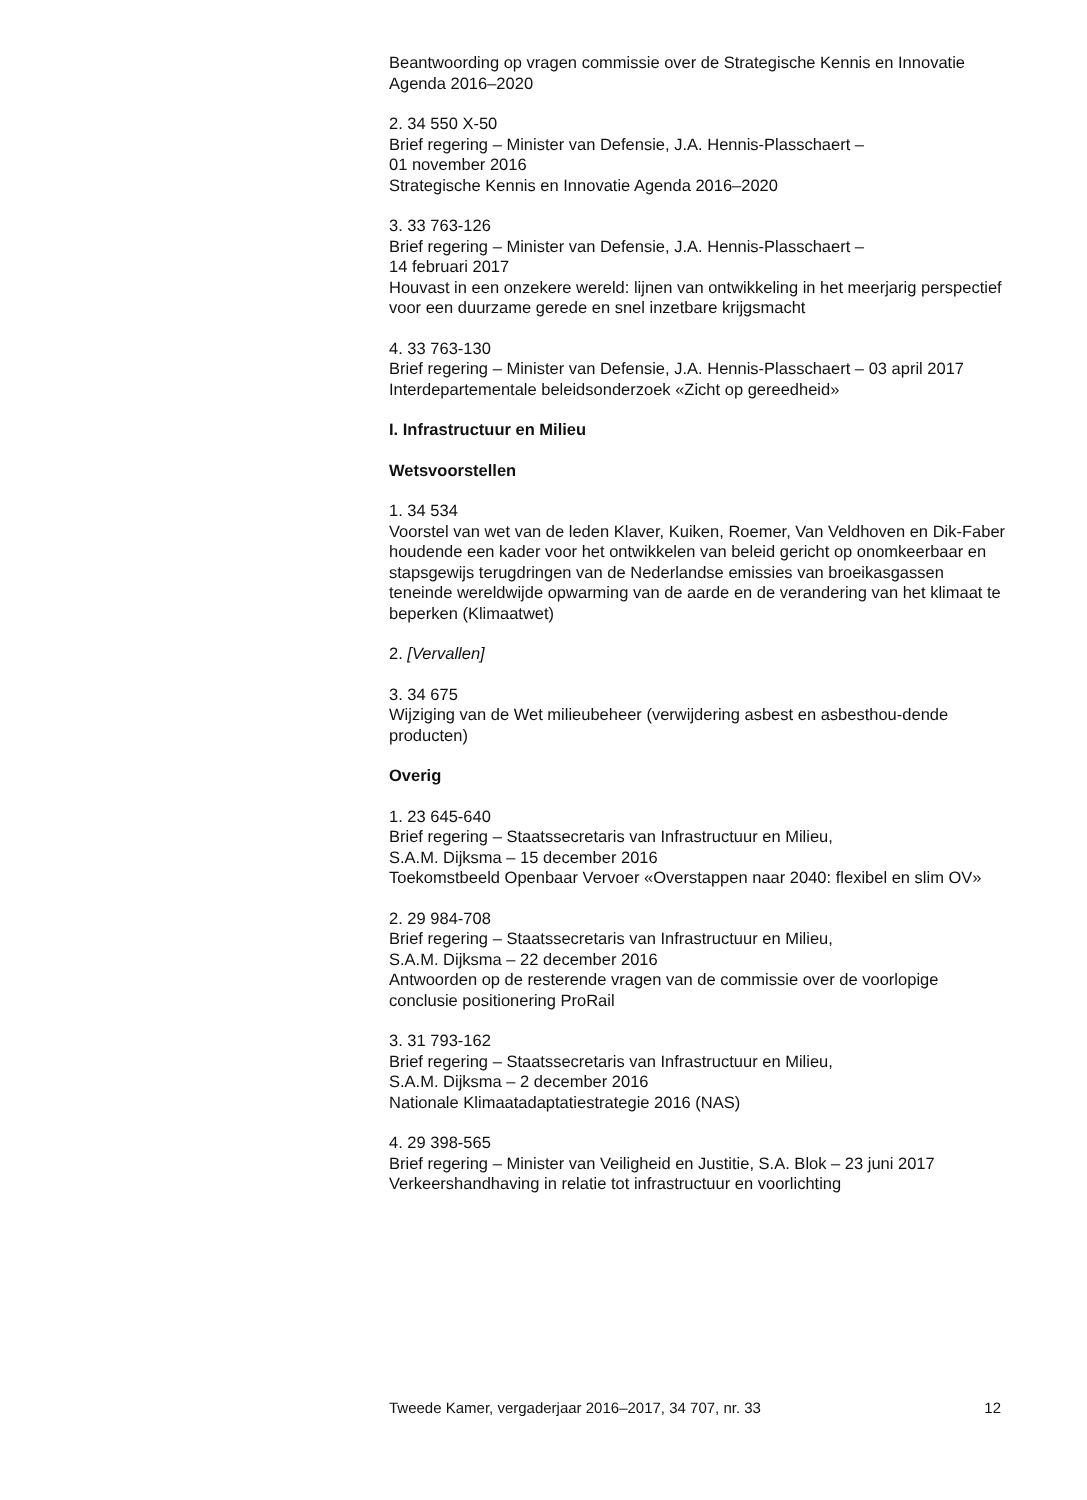Beantwoording op vragen commissie over de Strategische Kennis en Innovatie Agenda 2016–2020
2. 34 550 X-50
Brief regering – Minister van Defensie, J.A. Hennis-Plasschaert –
01 november 2016
Strategische Kennis en Innovatie Agenda 2016–2020
3. 33 763-126
Brief regering – Minister van Defensie, J.A. Hennis-Plasschaert –
14 februari 2017
Houvast in een onzekere wereld: lijnen van ontwikkeling in het meerjarig perspectief voor een duurzame gerede en snel inzetbare krijgsmacht
4. 33 763-130
Brief regering – Minister van Defensie, J.A. Hennis-Plasschaert – 03 april 2017
Interdepartementale beleidsonderzoek «Zicht op gereedheid»
I. Infrastructuur en Milieu
Wetsvoorstellen
1. 34 534
Voorstel van wet van de leden Klaver, Kuiken, Roemer, Van Veldhoven en Dik-Faber houdende een kader voor het ontwikkelen van beleid gericht op onomkeerbaar en stapsgewijs terugdringen van de Nederlandse emissies van broeikasgassen teneinde wereldwijde opwarming van de aarde en de verandering van het klimaat te beperken (Klimaatwet)
2. [Vervallen]
3. 34 675
Wijziging van de Wet milieubeheer (verwijdering asbest en asbesthou-dende producten)
Overig
1. 23 645-640
Brief regering – Staatssecretaris van Infrastructuur en Milieu,
S.A.M. Dijksma – 15 december 2016
Toekomstbeeld Openbaar Vervoer «Overstappen naar 2040: flexibel en slim OV»
2. 29 984-708
Brief regering – Staatssecretaris van Infrastructuur en Milieu,
S.A.M. Dijksma – 22 december 2016
Antwoorden op de resterende vragen van de commissie over de voorlopige conclusie positionering ProRail
3. 31 793-162
Brief regering – Staatssecretaris van Infrastructuur en Milieu,
S.A.M. Dijksma – 2 december 2016
Nationale Klimaatadaptatiestrategie 2016 (NAS)
4. 29 398-565
Brief regering – Minister van Veiligheid en Justitie, S.A. Blok – 23 juni 2017
Verkeershandhaving in relatie tot infrastructuur en voorlichting
Tweede Kamer, vergaderjaar 2016–2017, 34 707, nr. 33 12